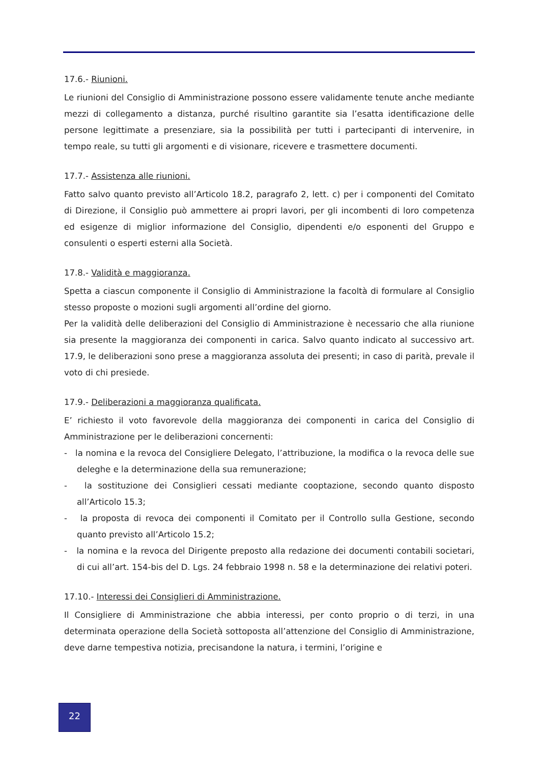17.6.- Riunioni.
Le riunioni del Consiglio di Amministrazione possono essere validamente tenute anche mediante mezzi di collegamento a distanza, purché risultino garantite sia l’esatta identificazione delle persone legittimate a presenziare, sia la possibilità per tutti i partecipanti di intervenire, in tempo reale, su tutti gli argomenti e di visionare, ricevere e trasmettere documenti.
17.7.- Assistenza alle riunioni.
Fatto salvo quanto previsto all’Articolo 18.2, paragrafo 2, lett. c) per i componenti del Comitato di Direzione, il Consiglio può ammettere ai propri lavori, per gli incombenti di loro competenza ed esigenze di miglior informazione del Consiglio, dipendenti e/o esponenti del Gruppo e consulenti o esperti esterni alla Società.
17.8.- Validità e maggioranza.
Spetta a ciascun componente il Consiglio di Amministrazione la facoltà di formulare al Consiglio stesso proposte o mozioni sugli argomenti all’ordine del giorno.
Per la validità delle deliberazioni del Consiglio di Amministrazione è necessario che alla riunione sia presente la maggioranza dei componenti in carica. Salvo quanto indicato al successivo art. 17.9, le deliberazioni sono prese a maggioranza assoluta dei presenti; in caso di parità, prevale il voto di chi presiede.
17.9.- Deliberazioni a maggioranza qualificata.
E’ richiesto il voto favorevole della maggioranza dei componenti in carica del Consiglio di Amministrazione per le deliberazioni concernenti:
- la nomina e la revoca del Consigliere Delegato, l’attribuzione, la modifica o la revoca delle sue deleghe e la determinazione della sua remunerazione;
- la sostituzione dei Consiglieri cessati mediante cooptazione, secondo quanto disposto all’Articolo 15.3;
- la proposta di revoca dei componenti il Comitato per il Controllo sulla Gestione, secondo quanto previsto all’Articolo 15.2;
- la nomina e la revoca del Dirigente preposto alla redazione dei documenti contabili societari, di cui all’art. 154-bis del D. Lgs. 24 febbraio 1998 n. 58 e la determinazione dei relativi poteri.
17.10.- Interessi dei Consiglieri di Amministrazione.
Il Consigliere di Amministrazione che abbia interessi, per conto proprio o di terzi, in una determinata operazione della Società sottoposta all’attenzione del Consiglio di Amministrazione, deve darne tempestiva notizia, precisandone la natura, i termini, l’origine e
22